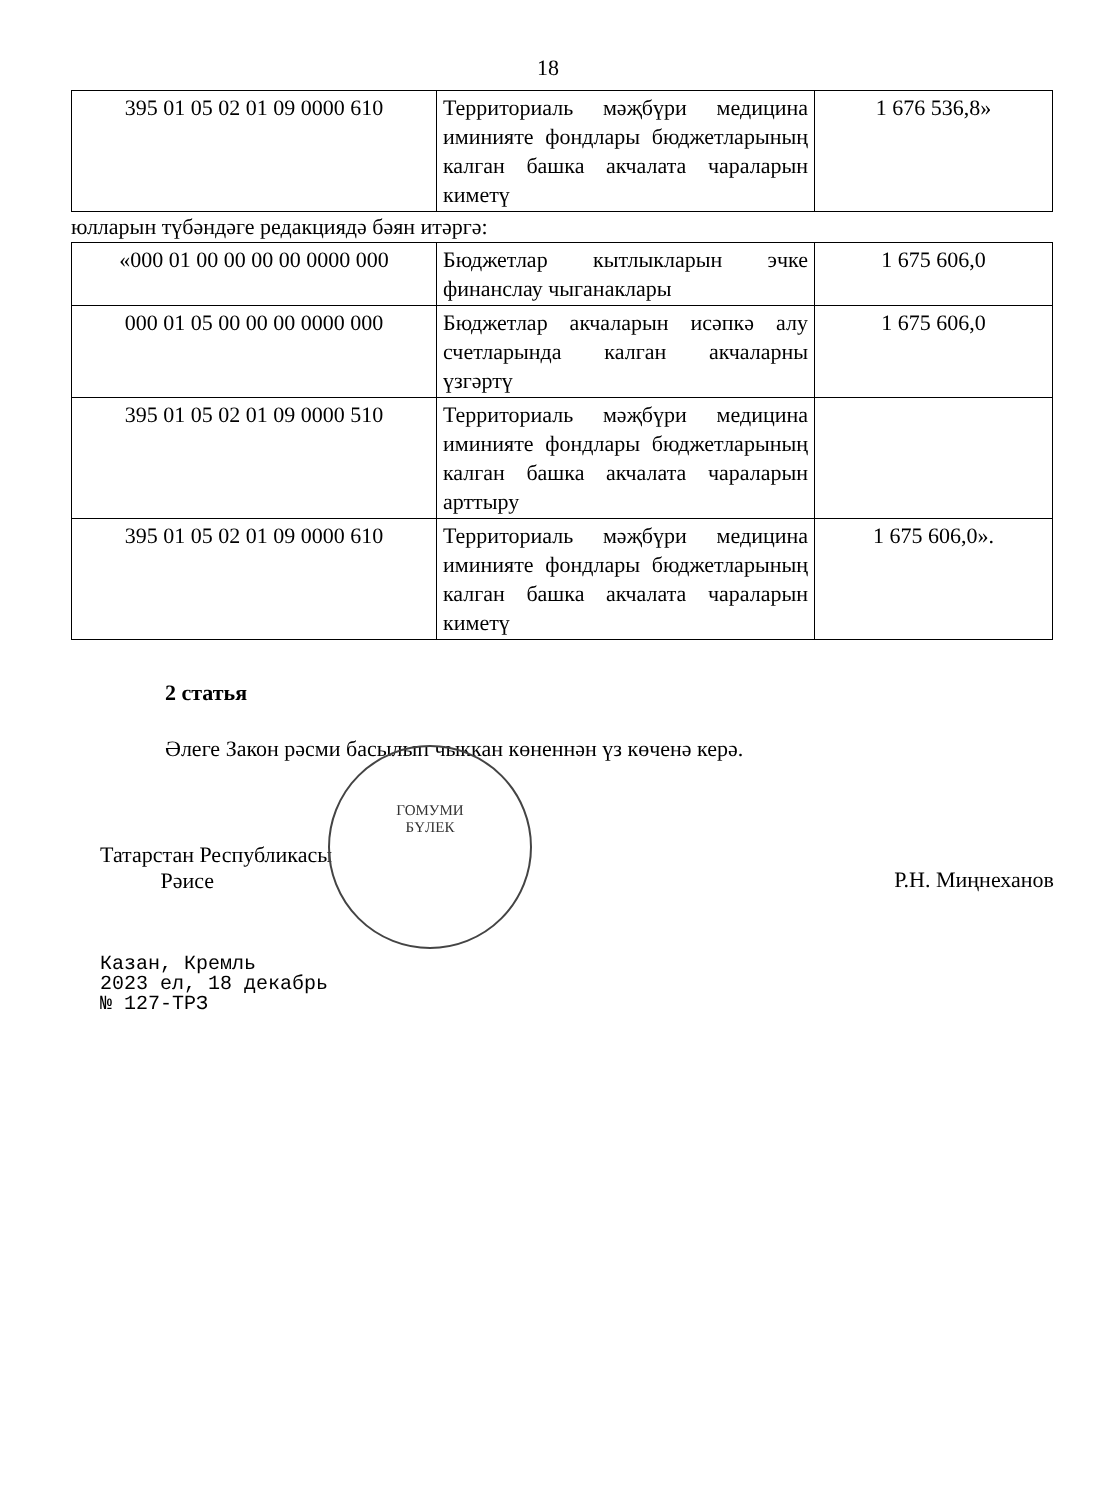18
| 395 01 05 02 01 09 0000 610 | Территориаль мәҗбүри медицина иминияте фондлары бюджетларының калган башка акчалата чараларын киметү | 1 676 536,8» |
юлларын түбәндәге редакциядә бәян итәргә:
| «000 01 00 00 00 00 0000 000 | Бюджетлар кытлыкларын эчке финанслау чыганаклары | 1 675 606,0 |
| 000 01 05 00 00 00 0000 000 | Бюджетлар акчаларын исәпкә алу счетларында калган акчаларны үзгәртү | 1 675 606,0 |
| 395 01 05 02 01 09 0000 510 | Территориаль мәҗбүри медицина иминияте фондлары бюджетларының калган башка акчалата чараларын арттыру | |
| 395 01 05 02 01 09 0000 610 | Территориаль мәҗбүри медицина иминияте фондлары бюджетларының калган башка акчалата чараларын киметү | 1 675 606,0». |
2 статья
Әлеге Закон рәсми басылып чыккан көненнән үз көченә керә.
Татарстан Республикасы
Рәисе
Р.Н. Миңнеханов
Казан, Кремль
2023 ел, 18 декабрь
№ 127-ТРЗ
ГОМУМИ
БҮЛЕК